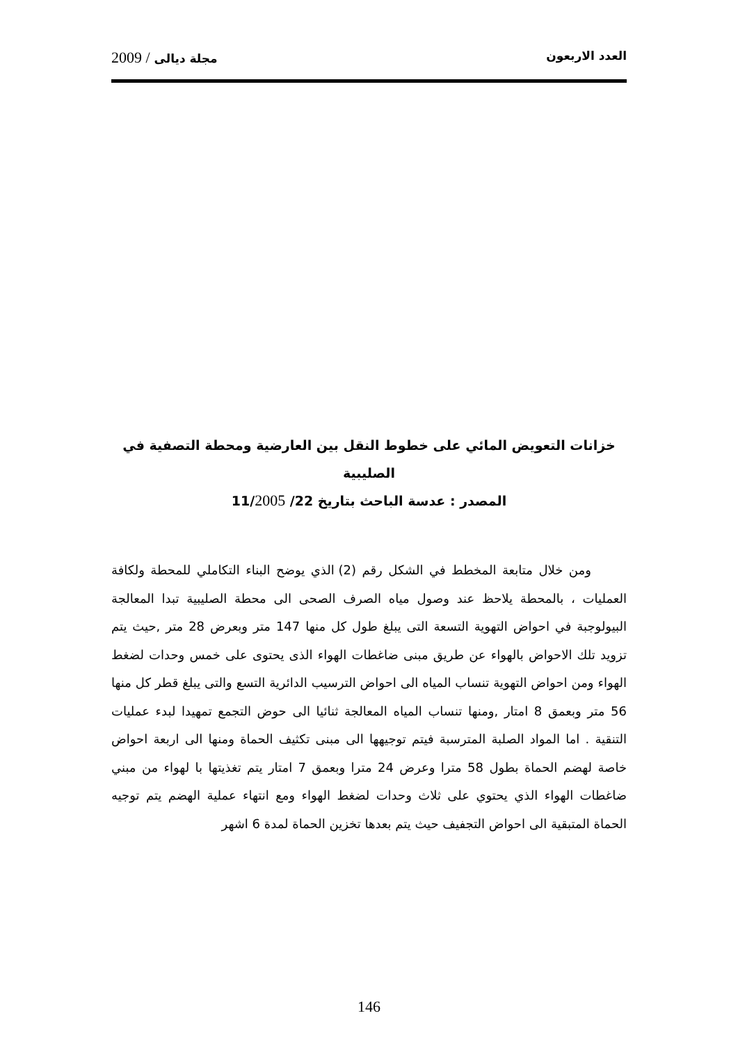العدد الاربعون مجلة ديالى / 2009
خزانات التعويض المائي على خطوط النقل بين العارضية ومحطة التصفية في الصليبية
المصدر : عدسة الباحث بتاريخ 22/ 11/2005
ومن خلال متابعة المخطط في الشكل رقم (2) الذي يوضح البناء التكاملي للمحطة ولكافة العمليات ، بالمحطة يلاحظ عند وصول مياه الصرف الصحى الى محطة الصليبية تبدا المعالجة البيولوجبة في احواض التهوية التسعة التى يبلغ طول كل منها 147 متر وبعرض 28 متر ,حيث يتم تزويد تلك الاحواض بالهواء عن طريق مبنى ضاغطات الهواء الذى يحتوى على خمس وحدات لضغط الهواء ومن احواض التهوية تنساب المياه الى احواض الترسيب الدائرية التسع والتى يبلغ قطر كل منها 56 متر وبعمق 8 امتار ,ومنها تنساب المياه المعالجة ثنائيا الى حوض التجمع تمهيدا لبدء عمليات التنقية . اما المواد الصلبة المترسبة فيتم توجيهها الى مبنى تكثيف الحماة ومنها الى اربعة احواض خاصة لهضم الحماة بطول 58 مترا وعرض 24 مترا وبعمق 7 امتار يتم تغذيتها با لهواء من مبني ضاغطات الهواء الذي يحتوي على ثلاث وحدات لضغط الهواء ومع انتهاء عملية الهضم يتم توجيه الحماة المتبقية الى احواض التجفيف حيث يتم بعدها تخزين الحماة لمدة 6 اشهر
146